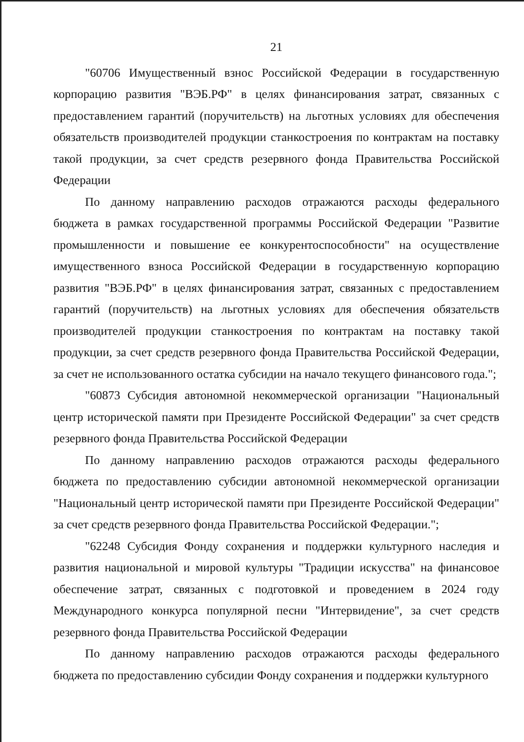21
"60706 Имущественный взнос Российской Федерации в государственную корпорацию развития "ВЭБ.РФ" в целях финансирования затрат, связанных с предоставлением гарантий (поручительств) на льготных условиях для обеспечения обязательств производителей продукции станкостроения по контрактам на поставку такой продукции, за счет средств резервного фонда Правительства Российской Федерации
По данному направлению расходов отражаются расходы федерального бюджета в рамках государственной программы Российской Федерации "Развитие промышленности и повышение ее конкурентоспособности" на осуществление имущественного взноса Российской Федерации в государственную корпорацию развития "ВЭБ.РФ" в целях финансирования затрат, связанных с предоставлением гарантий (поручительств) на льготных условиях для обеспечения обязательств производителей продукции станкостроения по контрактам на поставку такой продукции, за счет средств резервного фонда Правительства Российской Федерации, за счет не использованного остатка субсидии на начало текущего финансового года.";
"60873 Субсидия автономной некоммерческой организации "Национальный центр исторической памяти при Президенте Российской Федерации" за счет средств резервного фонда Правительства Российской Федерации
По данному направлению расходов отражаются расходы федерального бюджета по предоставлению субсидии автономной некоммерческой организации "Национальный центр исторической памяти при Президенте Российской Федерации" за счет средств резервного фонда Правительства Российской Федерации.";
"62248 Субсидия Фонду сохранения и поддержки культурного наследия и развития национальной и мировой культуры "Традиции искусства" на финансовое обеспечение затрат, связанных с подготовкой и проведением в 2024 году Международного конкурса популярной песни "Интервидение", за счет средств резервного фонда Правительства Российской Федерации
По данному направлению расходов отражаются расходы федерального бюджета по предоставлению субсидии Фонду сохранения и поддержки культурного